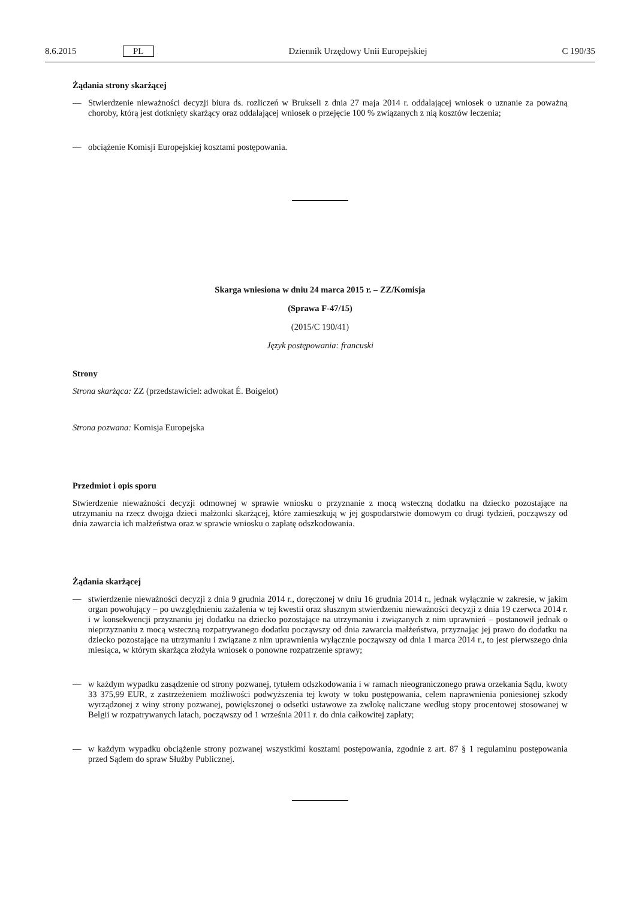8.6.2015 PL Dziennik Urzędowy Unii Europejskiej C 190/35
Żądania strony skarżącej
— Stwierdzenie nieważności decyzji biura ds. rozliczeń w Brukseli z dnia 27 maja 2014 r. oddalającej wniosek o uznanie za poważną choroby, którą jest dotknięty skarżący oraz oddalającej wniosek o przejęcie 100 % związanych z nią kosztów leczenia;
— obciążenie Komisji Europejskiej kosztami postępowania.
Skarga wniesiona w dniu 24 marca 2015 r. – ZZ/Komisja
(Sprawa F-47/15)
(2015/C 190/41)
Język postępowania: francuski
Strony
Strona skarżąca: ZZ (przedstawiciel: adwokat É. Boigelot)
Strona pozwana: Komisja Europejska
Przedmiot i opis sporu
Stwierdzenie nieważności decyzji odmownej w sprawie wniosku o przyznanie z mocą wsteczną dodatku na dziecko pozostające na utrzymaniu na rzecz dwojga dzieci małżonki skarżącej, które zamieszkują w jej gospodarstwie domowym co drugi tydzień, począwszy od dnia zawarcia ich małżeństwa oraz w sprawie wniosku o zapłatę odszkodowania.
Żądania skarżącej
— stwierdzenie nieważności decyzji z dnia 9 grudnia 2014 r., doręczonej w dniu 16 grudnia 2014 r., jednak wyłącznie w zakresie, w jakim organ powołujący – po uwzględnieniu zażalenia w tej kwestii oraz słusznym stwierdzeniu nieważności decyzji z dnia 19 czerwca 2014 r. i w konsekwencji przyznaniu jej dodatku na dziecko pozostające na utrzymaniu i związanych z nim uprawnień – postanowił jednak o nieprzyznaniu z mocą wsteczną rozpatrywanego dodatku począwszy od dnia zawarcia małżeństwa, przyznając jej prawo do dodatku na dziecko pozostające na utrzymaniu i związane z nim uprawnienia wyłącznie począwszy od dnia 1 marca 2014 r., to jest pierwszego dnia miesiąca, w którym skarżąca złożyła wniosek o ponowne rozpatrzenie sprawy;
— w każdym wypadku zasądzenie od strony pozwanej, tytułem odszkodowania i w ramach nieograniczonego prawa orzekania Sądu, kwoty 33 375,99 EUR, z zastrzeżeniem możliwości podwyższenia tej kwoty w toku postępowania, celem naprawnienia poniesionej szkody wyrządzonej z winy strony pozwanej, powiększonej o odsetki ustawowe za zwłokę naliczane według stopy procentowej stosowanej w Belgii w rozpatrywanych latach, począwszy od 1 września 2011 r. do dnia całkowitej zapłaty;
— w każdym wypadku obciążenie strony pozwanej wszystkimi kosztami postępowania, zgodnie z art. 87 § 1 regulaminu postępowania przed Sądem do spraw Służby Publicznej.